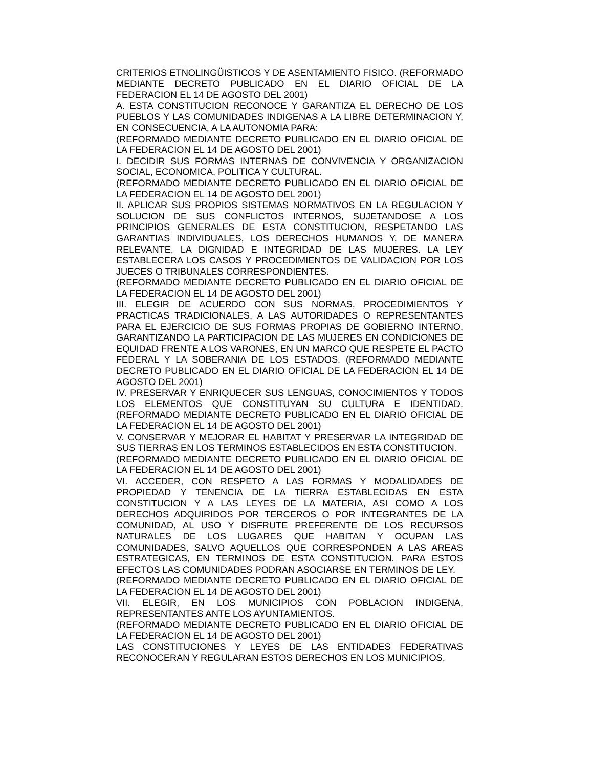CRITERIOS ETNOLINGÜISTICOS Y DE ASENTAMIENTO FISICO. (REFORMADO MEDIANTE DECRETO PUBLICADO EN EL DIARIO OFICIAL DE LA FEDERACION EL 14 DE AGOSTO DEL 2001)
A. ESTA CONSTITUCION RECONOCE Y GARANTIZA EL DERECHO DE LOS PUEBLOS Y LAS COMUNIDADES INDIGENAS A LA LIBRE DETERMINACION Y, EN CONSECUENCIA, A LA AUTONOMIA PARA:
(REFORMADO MEDIANTE DECRETO PUBLICADO EN EL DIARIO OFICIAL DE LA FEDERACION EL 14 DE AGOSTO DEL 2001)
I. DECIDIR SUS FORMAS INTERNAS DE CONVIVENCIA Y ORGANIZACION SOCIAL, ECONOMICA, POLITICA Y CULTURAL.
(REFORMADO MEDIANTE DECRETO PUBLICADO EN EL DIARIO OFICIAL DE LA FEDERACION EL 14 DE AGOSTO DEL 2001)
II. APLICAR SUS PROPIOS SISTEMAS NORMATIVOS EN LA REGULACION Y SOLUCION DE SUS CONFLICTOS INTERNOS, SUJETANDOSE A LOS PRINCIPIOS GENERALES DE ESTA CONSTITUCION, RESPETANDO LAS GARANTIAS INDIVIDUALES, LOS DERECHOS HUMANOS Y, DE MANERA RELEVANTE, LA DIGNIDAD E INTEGRIDAD DE LAS MUJERES. LA LEY ESTABLECERA LOS CASOS Y PROCEDIMIENTOS DE VALIDACION POR LOS JUECES O TRIBUNALES CORRESPONDIENTES.
(REFORMADO MEDIANTE DECRETO PUBLICADO EN EL DIARIO OFICIAL DE LA FEDERACION EL 14 DE AGOSTO DEL 2001)
III. ELEGIR DE ACUERDO CON SUS NORMAS, PROCEDIMIENTOS Y PRACTICAS TRADICIONALES, A LAS AUTORIDADES O REPRESENTANTES PARA EL EJERCICIO DE SUS FORMAS PROPIAS DE GOBIERNO INTERNO, GARANTIZANDO LA PARTICIPACION DE LAS MUJERES EN CONDICIONES DE EQUIDAD FRENTE A LOS VARONES, EN UN MARCO QUE RESPETE EL PACTO FEDERAL Y LA SOBERANIA DE LOS ESTADOS. (REFORMADO MEDIANTE DECRETO PUBLICADO EN EL DIARIO OFICIAL DE LA FEDERACION EL 14 DE AGOSTO DEL 2001)
IV. PRESERVAR Y ENRIQUECER SUS LENGUAS, CONOCIMIENTOS Y TODOS LOS ELEMENTOS QUE CONSTITUYAN SU CULTURA E IDENTIDAD. (REFORMADO MEDIANTE DECRETO PUBLICADO EN EL DIARIO OFICIAL DE LA FEDERACION EL 14 DE AGOSTO DEL 2001)
V. CONSERVAR Y MEJORAR EL HABITAT Y PRESERVAR LA INTEGRIDAD DE SUS TIERRAS EN LOS TERMINOS ESTABLECIDOS EN ESTA CONSTITUCION.
(REFORMADO MEDIANTE DECRETO PUBLICADO EN EL DIARIO OFICIAL DE LA FEDERACION EL 14 DE AGOSTO DEL 2001)
VI. ACCEDER, CON RESPETO A LAS FORMAS Y MODALIDADES DE PROPIEDAD Y TENENCIA DE LA TIERRA ESTABLECIDAS EN ESTA CONSTITUCION Y A LAS LEYES DE LA MATERIA, ASI COMO A LOS DERECHOS ADQUIRIDOS POR TERCEROS O POR INTEGRANTES DE LA COMUNIDAD, AL USO Y DISFRUTE PREFERENTE DE LOS RECURSOS NATURALES DE LOS LUGARES QUE HABITAN Y OCUPAN LAS COMUNIDADES, SALVO AQUELLOS QUE CORRESPONDEN A LAS AREAS ESTRATEGICAS, EN TERMINOS DE ESTA CONSTITUCION. PARA ESTOS EFECTOS LAS COMUNIDADES PODRAN ASOCIARSE EN TERMINOS DE LEY.
(REFORMADO MEDIANTE DECRETO PUBLICADO EN EL DIARIO OFICIAL DE LA FEDERACION EL 14 DE AGOSTO DEL 2001)
VII. ELEGIR, EN LOS MUNICIPIOS CON POBLACION INDIGENA, REPRESENTANTES ANTE LOS AYUNTAMIENTOS.
(REFORMADO MEDIANTE DECRETO PUBLICADO EN EL DIARIO OFICIAL DE LA FEDERACION EL 14 DE AGOSTO DEL 2001)
LAS CONSTITUCIONES Y LEYES DE LAS ENTIDADES FEDERATIVAS RECONOCERAN Y REGULARAN ESTOS DERECHOS EN LOS MUNICIPIOS,